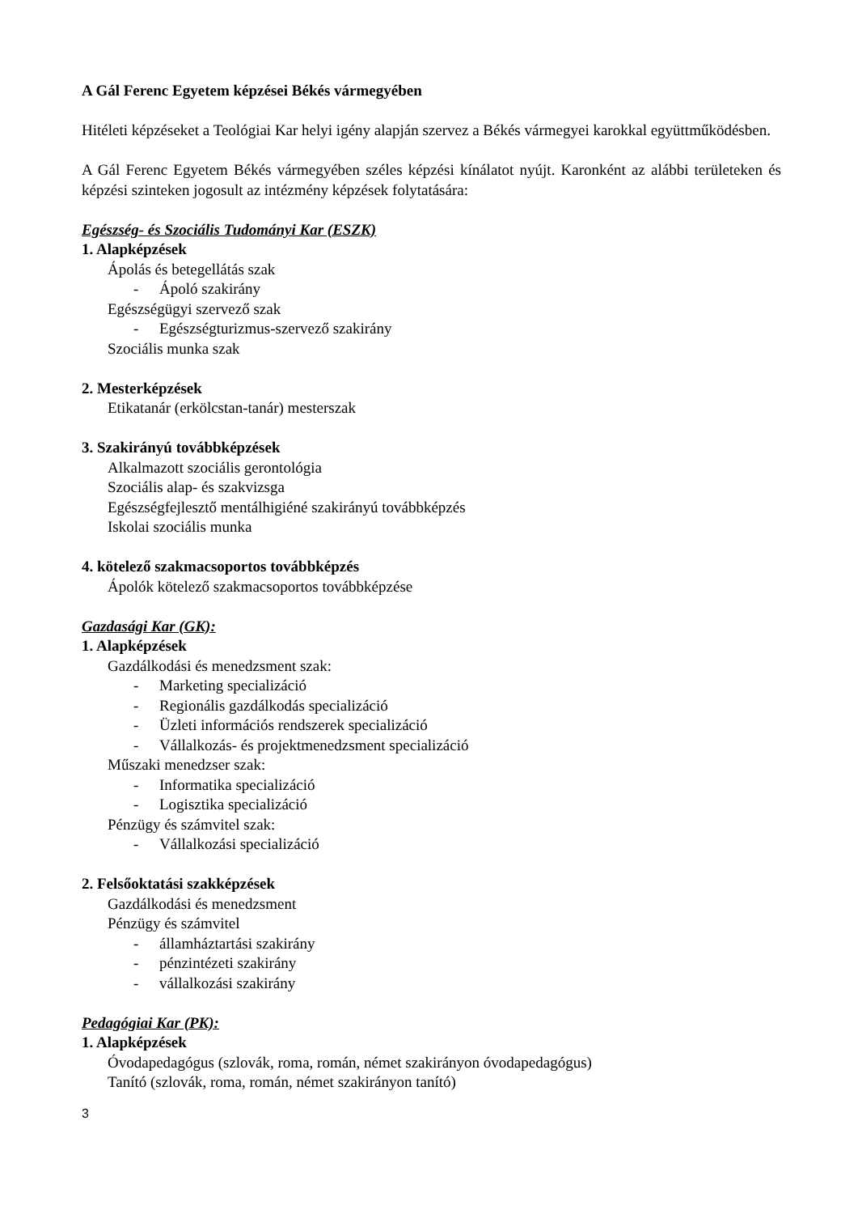A Gál Ferenc Egyetem képzései Békés vármegyében
Hitéleti képzéseket a Teológiai Kar helyi igény alapján szervez a Békés vármegyei karokkal együttműködésben.
A Gál Ferenc Egyetem Békés vármegyében széles képzési kínálatot nyújt. Karonként az alábbi területeken és képzési szinteken jogosult az intézmény képzések folytatására:
Egészség- és Szociális Tudományi Kar (ESZK)
1. Alapképzések
Ápolás és betegellátás szak
- Ápoló szakirány
Egészségügyi szervező szak
- Egészségturizmus-szervező szakirány
Szociális munka szak
2. Mesterképzések
Etikatanár (erkölcstan-tanár) mesterszak
3. Szakirányú továbbképzések
Alkalmazott szociális gerontológia
Szociális alap- és szakvizsga
Egészségfejlesztő mentálhigiéné szakirányú továbbképzés
Iskolai szociális munka
4. kötelező szakmacsoportos továbbképzés
Ápolók kötelező szakmacsoportos továbbképzése
Gazdasági Kar (GK):
1. Alapképzések
Gazdálkodási és menedzsment szak:
- Marketing specializáció
- Regionális gazdálkodás specializáció
- Üzleti információs rendszerek specializáció
- Vállalkozás- és projektmenedzsment specializáció
Műszaki menedzser szak:
- Informatika specializáció
- Logisztika specializáció
Pénzügy és számvitel szak:
- Vállalkozási specializáció
2. Felsőoktatási szakképzések
Gazdálkodási és menedzsment
Pénzügy és számvitel
- államháztartási szakirány
- pénzintézeti szakirány
- vállalkozási szakirány
Pedagógiai Kar (PK):
1. Alapképzések
Óvodapedagógus (szlovák, roma, román, német szakirányon óvodapedagógus)
Tanító (szlovák, roma, román, német szakirányon tanító)
3